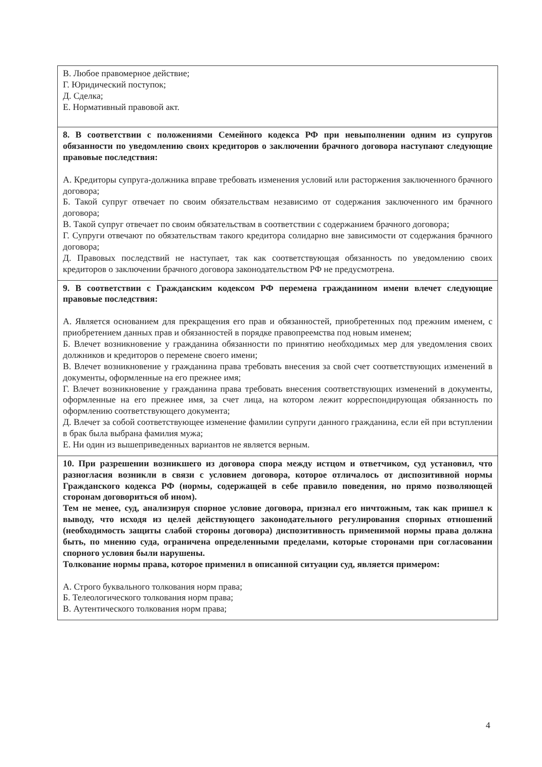| В. Любое правомерное действие; Г. Юридический поступок; Д. Сделка; Е. Нормативный правовой акт. |
| 8. В соответствии с положениями Семейного кодекса РФ при невыполнении одним из супругов обязанности по уведомлению своих кредиторов о заключении брачного договора наступают следующие правовые последствия: А. Кредиторы супруга-должника вправе требовать изменения условий или расторжения заключенного брачного договора; Б. Такой супруг отвечает по своим обязательствам независимо от содержания заключенного им брачного договора; В. Такой супруг отвечает по своим обязательствам в соответствии с содержанием брачного договора; Г. Супруги отвечают по обязательствам такого кредитора солидарно вне зависимости от содержания брачного договора; Д. Правовых последствий не наступает, так как соответствующая обязанность по уведомлению своих кредиторов о заключении брачного договора законодательством РФ не предусмотрена. |
| 9. В соответствии с Гражданским кодексом РФ перемена гражданином имени влечет следующие правовые последствия: А. Является основанием для прекращения его прав и обязанностей, приобретенных под прежним именем, с приобретением данных прав и обязанностей в порядке правопреемства под новым именем; Б. Влечет возникновение у гражданина обязанности по принятию необходимых мер для уведомления своих должников и кредиторов о перемене своего имени; В. Влечет возникновение у гражданина права требовать внесения за свой счет соответствующих изменений в документы, оформленные на его прежнее имя; Г. Влечет возникновение у гражданина права требовать внесения соответствующих изменений в документы, оформленные на его прежнее имя, за счет лица, на котором лежит корреспондирующая обязанность по оформлению соответствующего документа; Д. Влечет за собой соответствующее изменение фамилии супруги данного гражданина, если ей при вступлении в брак была выбрана фамилия мужа; Е. Ни один из вышеприведенных вариантов не является верным. |
| 10. При разрешении возникшего из договора спора между истцом и ответчиком, суд установил, что разногласия возникли в связи с условием договора, которое отличалось от диспозитивной нормы Гражданского кодекса РФ (нормы, содержащей в себе правило поведения, но прямо позволяющей сторонам договориться об ином). Тем не менее, суд, анализируя спорное условие договора, признал его ничтожным, так как пришел к выводу, что исходя из целей действующего законодательного регулирования спорных отношений (необходимость защиты слабой стороны договора) диспозитивность применимой нормы права должна быть, по мнению суда, ограничена определенными пределами, которые сторонами при согласовании спорного условия были нарушены. Толкование нормы права, которое применил в описанной ситуации суд, является примером: А. Строго буквального толкования норм права; Б. Телеологического толкования норм права; В. Аутентического толкования норм права; |
4